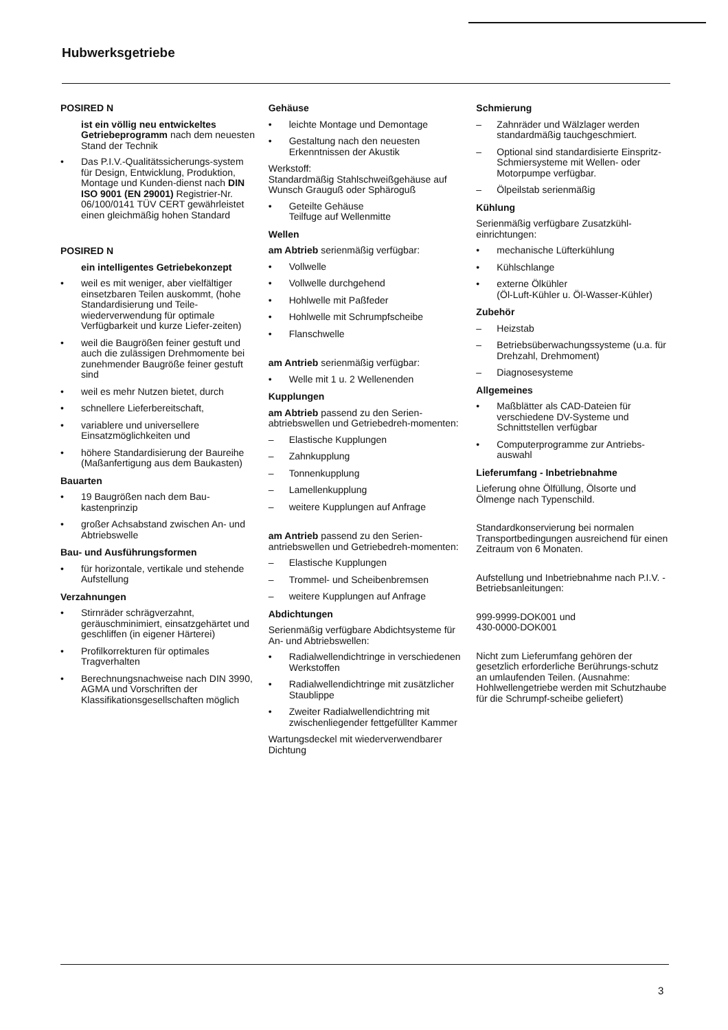Hubwerksgetriebe
POSIRED N
ist ein völlig neu entwickeltes Getriebeprogramm nach dem neuesten Stand der Technik
• Das P.I.V.-Qualitätssicherungs-system für Design, Entwicklung, Produktion, Montage und Kunden-dienst nach DIN ISO 9001 (EN 29001) Registrier-Nr. 06/100/0141 TÜV CERT gewährleistet einen gleichmäßig hohen Standard
POSIRED N
ein intelligentes Getriebekonzept
• weil es mit weniger, aber vielfältiger einsetzbaren Teilen auskommt, (hohe Standardisierung und Teile-wiederverwendung für optimale Verfügbarkeit und kurze Liefer-zeiten)
• weil die Baugrößen feiner gestuft und auch die zulässigen Drehmomente bei zunehmender Baugröße feiner gestuft sind
• weil es mehr Nutzen bietet, durch
• schnellere Lieferbereitschaft,
• variablere und universellere Einsatzmöglichkeiten und
• höhere Standardisierung der Baureihe (Maßanfertigung aus dem Baukasten)
Bauarten
• 19 Baugrößen nach dem Bau-kastenprinzip
• großer Achsabstand zwischen An- und Abtriebswelle
Bau- und Ausführungsformen
• für horizontale, vertikale und stehende Aufstellung
Verzahnungen
• Stirnräder schrägverzahnt, geräuschminimiert, einsatzgehärtet und geschliffen (in eigener Härterei)
• Profilkorrekturen für optimales Tragverhalten
• Berechnungsnachweise nach DIN 3990, AGMA und Vorschriften der Klassifikationsgesellschaften möglich
Gehäuse
• leichte Montage und Demontage
• Gestaltung nach den neuesten Erkenntnissen der Akustik
Werkstoff:
Standardmäßig Stahlschweißgehäuse auf Wunsch Grauguß oder Sphäroguß
• Geteilte Gehäuse
Teilfuge auf Wellenmitte
Wellen
am Abtrieb serienmäßig verfügbar:
• Vollwelle
• Vollwelle durchgehend
• Hohlwelle mit Paßfeder
• Hohlwelle mit Schrumpfscheibe
• Flanschwelle
am Antrieb serienmäßig verfügbar:
• Welle mit 1 u. 2 Wellenenden
Kupplungen
am Abtrieb passend zu den Serien-abtriebswellen und Getriebedreh-momenten:
– Elastische Kupplungen
– Zahnkupplung
– Tonnenkupplung
– Lamellenkupplung
– weitere Kupplungen auf Anfrage
am Antrieb passend zu den Serien-antriebswellen und Getriebedreh-momenten:
– Elastische Kupplungen
– Trommel- und Scheibenbremsen
– weitere Kupplungen auf Anfrage
Abdichtungen
Serienmäßig verfügbare Abdichtsysteme für An- und Abtriebswellen:
• Radialwellendichtringe in verschiedenen Werkstoffen
• Radialwellendichtringe mit zusätzlicher Staublippe
• Zweiter Radialwellendichtring mit zwischenliegender fettgefüllter Kammer
Wartungsdeckel mit wiederverwendbarer Dichtung
Schmierung
– Zahnräder und Wälzlager werden standardmäßig tauchgeschmiert.
– Optional sind standardisierte Einspritz-Schmiersysteme mit Wellen- oder Motorpumpe verfügbar.
– Ölpeilstab serienmäßig
Kühlung
Serienmäßig verfügbare Zusatzkühl-einrichtungen:
• mechanische Lüfterkühlung
• Kühlschlange
• externe Ölkühler
(Öl-Luft-Kühler u. Öl-Wasser-Kühler)
Zubehör
– Heizstab
– Betriebsüberwachungssysteme (u.a. für Drehzahl, Drehmoment)
– Diagnosesysteme
Allgemeines
• Maßblätter als CAD-Dateien für verschiedene DV-Systeme und Schnittstellen verfügbar
• Computerprogramme zur Antriebs-auswahl
Lieferumfang - Inbetriebnahme
Lieferung ohne Ölfüllung, Ölsorte und Ölmenge nach Typenschild.
Standardkonservierung bei normalen Transportbedingungen ausreichend für einen Zeitraum von 6 Monaten.
Aufstellung und Inbetriebnahme nach P.I.V. - Betriebsanleitungen:
999-9999-DOK001 und
430-0000-DOK001
Nicht zum Lieferumfang gehören der gesetzlich erforderliche Berührungs-schutz an umlaufenden Teilen. (Ausnahme: Hohlwellengetriebe werden mit Schutzhaube für die Schrumpf-scheibe geliefert)
3